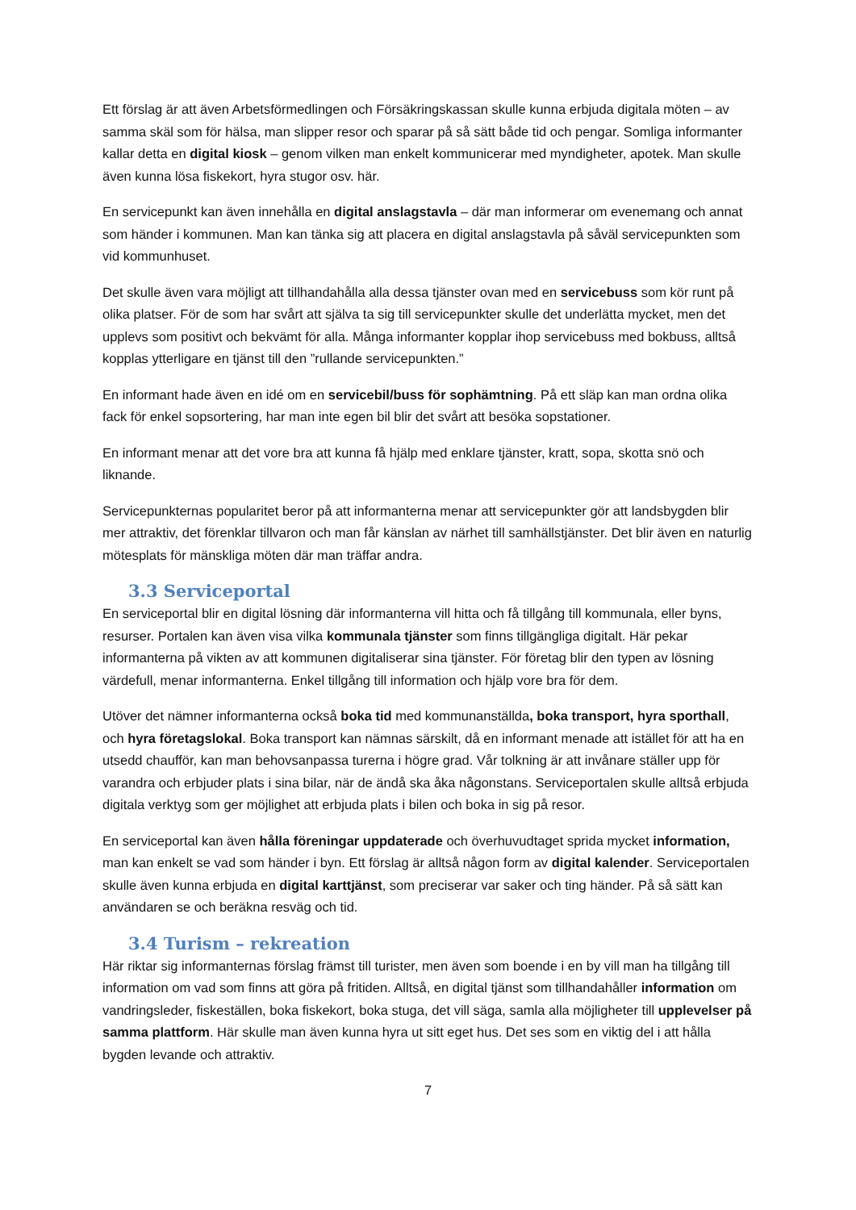Ett förslag är att även Arbetsförmedlingen och Försäkringskassan skulle kunna erbjuda digitala möten – av samma skäl som för hälsa, man slipper resor och sparar på så sätt både tid och pengar. Somliga informanter kallar detta en digital kiosk – genom vilken man enkelt kommunicerar med myndigheter, apotek. Man skulle även kunna lösa fiskekort, hyra stugor osv. här.
En servicepunkt kan även innehålla en digital anslagstavla – där man informerar om evenemang och annat som händer i kommunen. Man kan tänka sig att placera en digital anslagstavla på såväl servicepunkten som vid kommunhuset.
Det skulle även vara möjligt att tillhandahålla alla dessa tjänster ovan med en servicebuss som kör runt på olika platser. För de som har svårt att själva ta sig till servicepunkter skulle det underlätta mycket, men det upplevs som positivt och bekvämt för alla. Många informanter kopplar ihop servicebuss med bokbuss, alltså kopplas ytterligare en tjänst till den ”rullande servicepunkten.”
En informant hade även en idé om en servicebil/buss för sophämtning. På ett släp kan man ordna olika fack för enkel sopsortering, har man inte egen bil blir det svårt att besöka sopstationer.
En informant menar att det vore bra att kunna få hjälp med enklare tjänster, kratt, sopa, skotta snö och liknande.
Servicepunkternas popularitet beror på att informanterna menar att servicepunkter gör att landsbygden blir mer attraktiv, det förenklar tillvaron och man får känslan av närhet till samhällstjänster. Det blir även en naturlig mötesplats för mänskliga möten där man träffar andra.
3.3 Serviceportal
En serviceportal blir en digital lösning där informanterna vill hitta och få tillgång till kommunala, eller byns, resurser. Portalen kan även visa vilka kommunala tjänster som finns tillgängliga digitalt. Här pekar informanterna på vikten av att kommunen digitaliserar sina tjänster. För företag blir den typen av lösning värdefull, menar informanterna. Enkel tillgång till information och hjälp vore bra för dem.
Utöver det nämner informanterna också boka tid med kommunanställda, boka transport, hyra sporthall, och hyra företagslokal. Boka transport kan nämnas särskilt, då en informant menade att istället för att ha en utsedd chaufför, kan man behovsanpassa turerna i högre grad. Vår tolkning är att invånare ställer upp för varandra och erbjuder plats i sina bilar, när de ändå ska åka någonstans. Serviceportalen skulle alltså erbjuda digitala verktyg som ger möjlighet att erbjuda plats i bilen och boka in sig på resor.
En serviceportal kan även hålla föreningar uppdaterade och överhuvudtaget sprida mycket information, man kan enkelt se vad som händer i byn. Ett förslag är alltså någon form av digital kalender. Serviceportalen skulle även kunna erbjuda en digital karttjänst, som preciserar var saker och ting händer. På så sätt kan användaren se och beräkna resväg och tid.
3.4 Turism – rekreation
Här riktar sig informanternas förslag främst till turister, men även som boende i en by vill man ha tillgång till information om vad som finns att göra på fritiden. Alltså, en digital tjänst som tillhandahåller information om vandringsleder, fiskeställen, boka fiskekort, boka stuga, det vill säga, samla alla möjligheter till upplevelser på samma plattform. Här skulle man även kunna hyra ut sitt eget hus. Det ses som en viktig del i att hålla bygden levande och attraktiv.
7